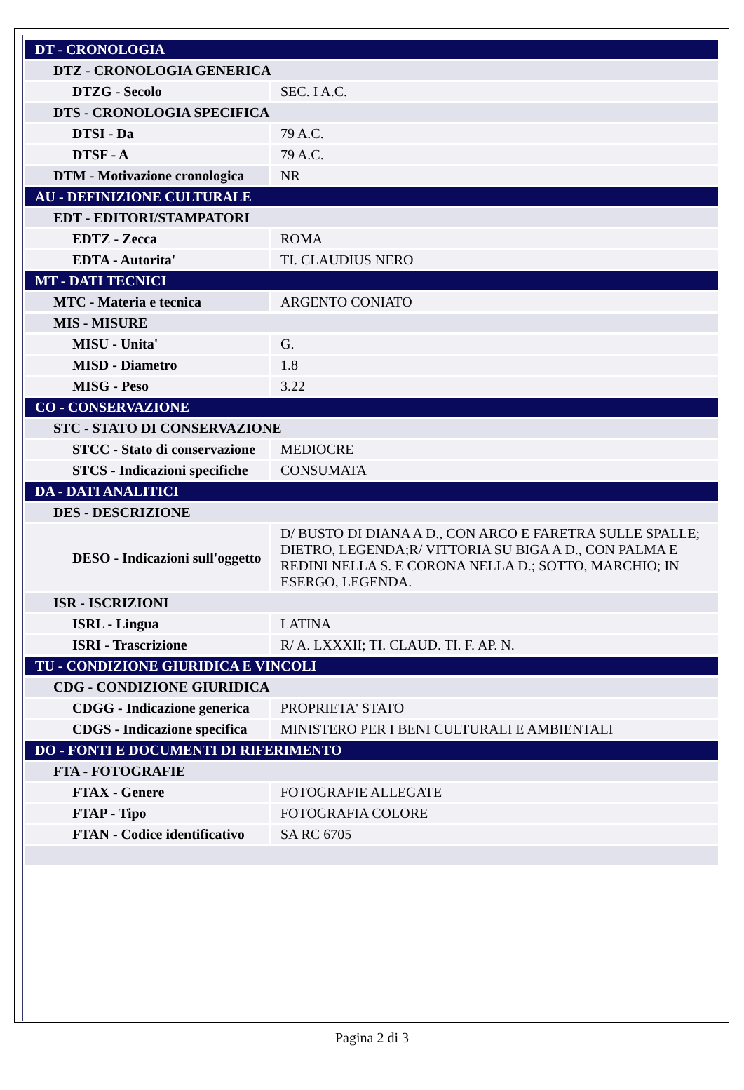| DT - CRONOLOGIA | |
| DTZ - CRONOLOGIA GENERICA | |
| DTZG - Secolo | SEC. I A.C. |
| DTS - CRONOLOGIA SPECIFICA | |
| DTSI - Da | 79 A.C. |
| DTSF - A | 79 A.C. |
| DTM - Motivazione cronologica | NR |
| AU - DEFINIZIONE CULTURALE | |
| EDT - EDITORI/STAMPATORI | |
| EDTZ - Zecca | ROMA |
| EDTA - Autorita' | TI. CLAUDIUS NERO |
| MT - DATI TECNICI | |
| MTC - Materia e tecnica | ARGENTO CONIATO |
| MIS - MISURE | |
| MISU - Unita' | G. |
| MISD - Diametro | 1.8 |
| MISG - Peso | 3.22 |
| CO - CONSERVAZIONE | |
| STC - STATO DI CONSERVAZIONE | |
| STCC - Stato di conservazione | MEDIOCRE |
| STCS - Indicazioni specifiche | CONSUMATA |
| DA - DATI ANALITICI | |
| DES - DESCRIZIONE | |
| DESO - Indicazioni sull'oggetto | D/ BUSTO DI DIANA A D., CON ARCO E FARETRA SULLE SPALLE; DIETRO, LEGENDA;R/ VITTORIA SU BIGA A D., CON PALMA E REDINI NELLA S. E CORONA NELLA D.; SOTTO, MARCHIO; IN ESERGO, LEGENDA. |
| ISR - ISCRIZIONI | |
| ISRL - Lingua | LATINA |
| ISRI - Trascrizione | R/ A. LXXXII; TI. CLAUD. TI. F. AP. N. |
| TU - CONDIZIONE GIURIDICA E VINCOLI | |
| CDG - CONDIZIONE GIURIDICA | |
| CDGG - Indicazione generica | PROPRIETA' STATO |
| CDGS - Indicazione specifica | MINISTERO PER I BENI CULTURALI E AMBIENTALI |
| DO - FONTI E DOCUMENTI DI RIFERIMENTO | |
| FTA - FOTOGRAFIE | |
| FTAX - Genere | FOTOGRAFIE ALLEGATE |
| FTAP - Tipo | FOTOGRAFIA COLORE |
| FTAN - Codice identificativo | SA RC 6705 |
Pagina 2 di 3